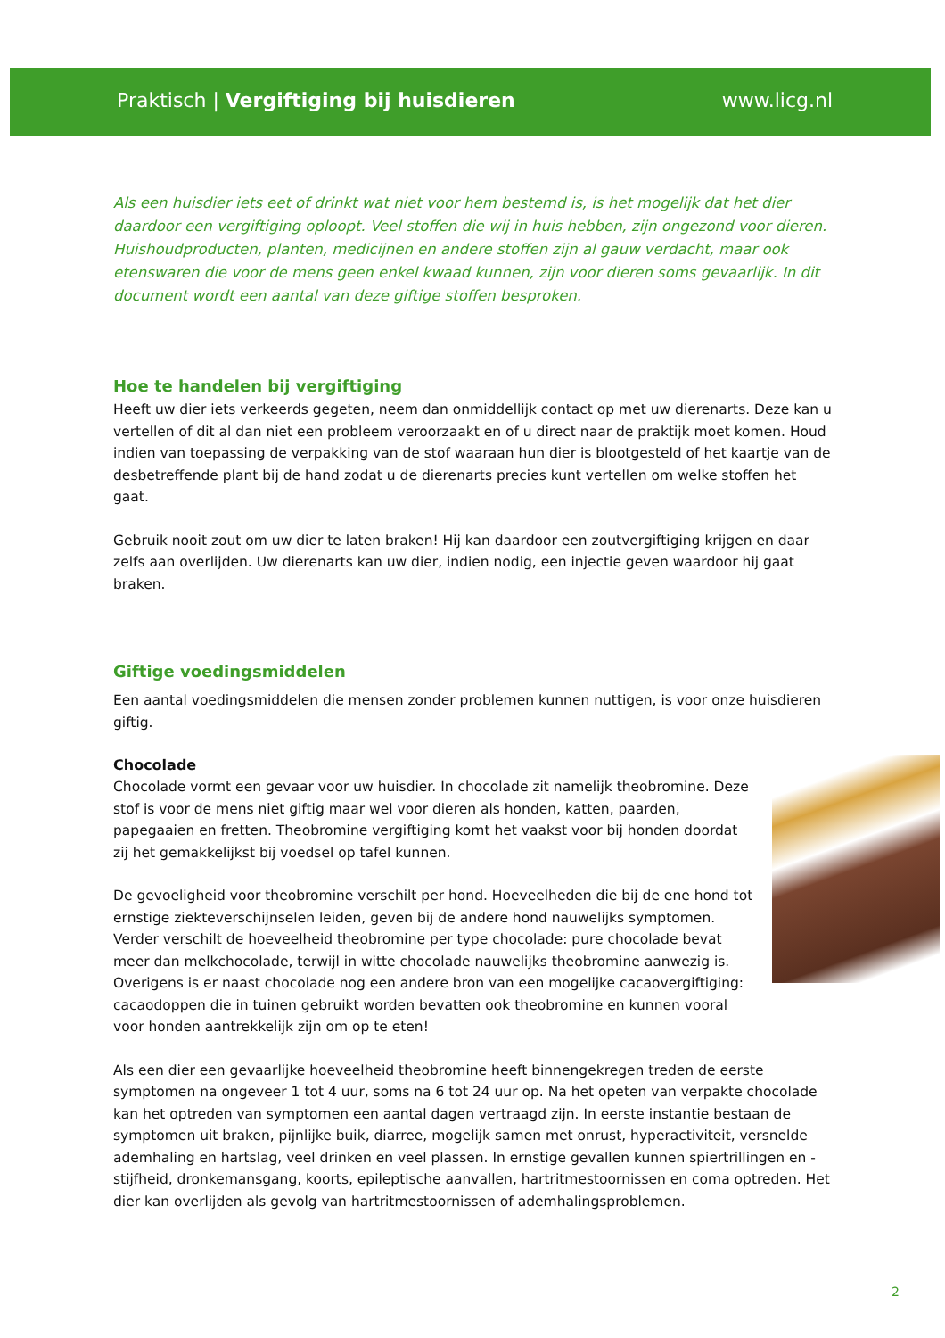Praktisch | Vergiftiging bij huisdieren www.licg.nl
Als een huisdier iets eet of drinkt wat niet voor hem bestemd is, is het mogelijk dat het dier daardoor een vergiftiging oploopt. Veel stoffen die wij in huis hebben, zijn ongezond voor dieren. Huishoudproducten, planten, medicijnen en andere stoffen zijn al gauw verdacht, maar ook etenswaren die voor de mens geen enkel kwaad kunnen, zijn voor dieren soms gevaarlijk. In dit document wordt een aantal van deze giftige stoffen besproken.
Hoe te handelen bij vergiftiging
Heeft uw dier iets verkeerds gegeten, neem dan onmiddellijk contact op met uw dierenarts. Deze kan u vertellen of dit al dan niet een probleem veroorzaakt en of u direct naar de praktijk moet komen. Houd indien van toepassing de verpakking van de stof waaraan hun dier is blootgesteld of het kaartje van de desbetreffende plant bij de hand zodat u de dierenarts precies kunt vertellen om welke stoffen het gaat.
Gebruik nooit zout om uw dier te laten braken! Hij kan daardoor een zoutvergiftiging krijgen en daar zelfs aan overlijden. Uw dierenarts kan uw dier, indien nodig, een injectie geven waardoor hij gaat braken.
Giftige voedingsmiddelen
Een aantal voedingsmiddelen die mensen zonder problemen kunnen nuttigen, is voor onze huisdieren giftig.
Chocolade
Chocolade vormt een gevaar voor uw huisdier. In chocolade zit namelijk theobromine. Deze stof is voor de mens niet giftig maar wel voor dieren als honden, katten, paarden, papegaaien en fretten. Theobromine vergiftiging komt het vaakst voor bij honden doordat zij het gemakkelijkst bij voedsel op tafel kunnen.
De gevoeligheid voor theobromine verschilt per hond. Hoeveelheden die bij de ene hond tot ernstige ziekteverschijnselen leiden, geven bij de andere hond nauwelijks symptomen. Verder verschilt de hoeveelheid theobromine per type chocolade: pure chocolade bevat meer dan melkchocolade, terwijl in witte chocolade nauwelijks theobromine aanwezig is. Overigens is er naast chocolade nog een andere bron van een mogelijke cacaovergiftiging: cacaodoppen die in tuinen gebruikt worden bevatten ook theobromine en kunnen vooral voor honden aantrekkelijk zijn om op te eten!
Als een dier een gevaarlijke hoeveelheid theobromine heeft binnengekregen treden de eerste symptomen na ongeveer 1 tot 4 uur, soms na 6 tot 24 uur op. Na het opeten van verpakte chocolade kan het optreden van symptomen een aantal dagen vertraagd zijn. In eerste instantie bestaan de symptomen uit braken, pijnlijke buik, diarree, mogelijk samen met onrust, hyperactiviteit, versnelde ademhaling en hartslag, veel drinken en veel plassen. In ernstige gevallen kunnen spiertrillingen en -stijfheid, dronkemansgang, koorts, epileptische aanvallen, hartritmestoornissen en coma optreden. Het dier kan overlijden als gevolg van hartritmestoornissen of ademhalingsproblemen.
2